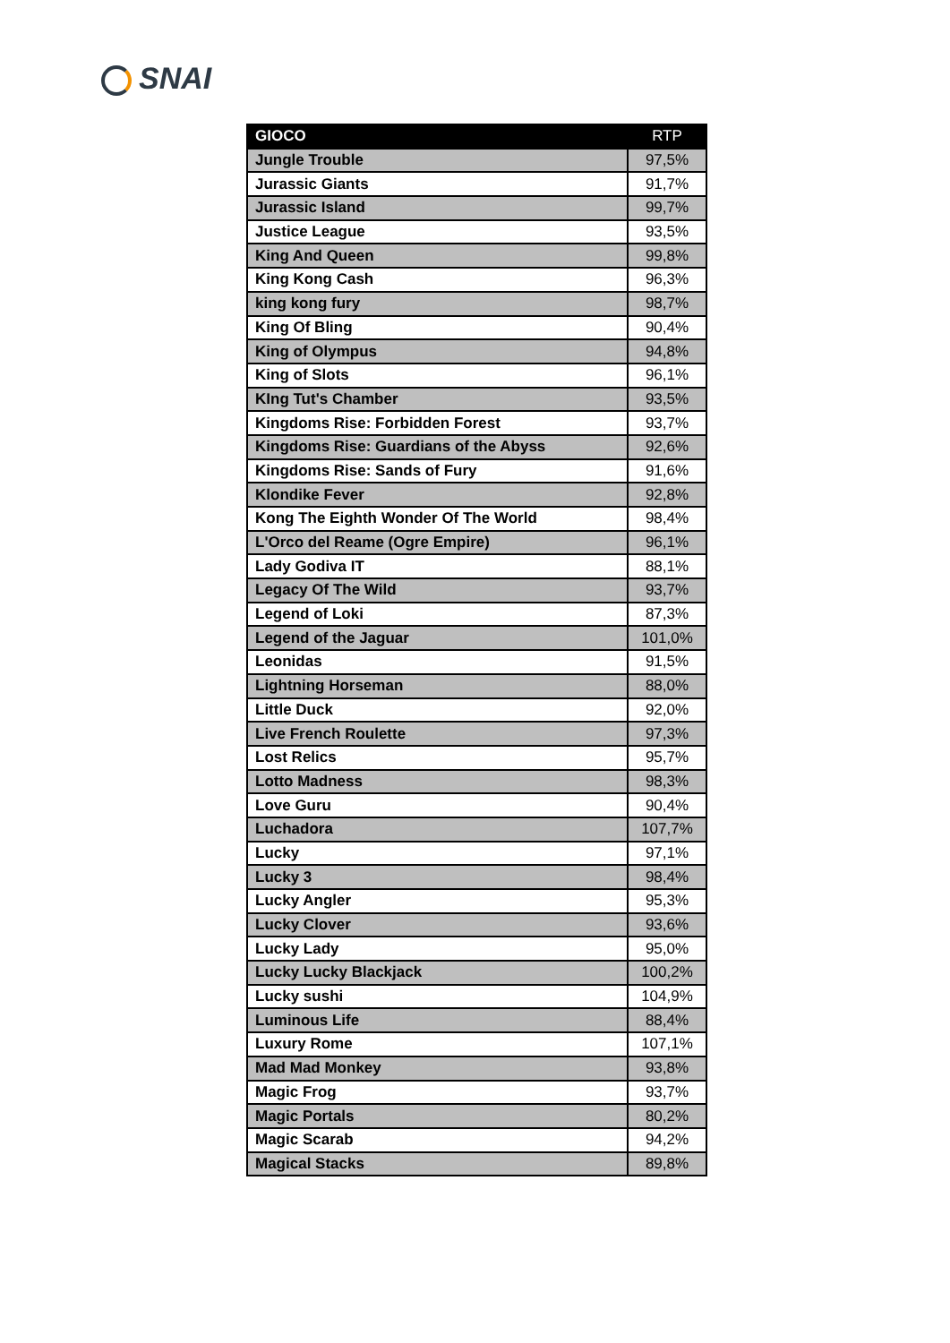SNAI
| GIOCO | RTP |
| --- | --- |
| Jungle Trouble | 97,5% |
| Jurassic Giants | 91,7% |
| Jurassic Island | 99,7% |
| Justice League | 93,5% |
| King And Queen | 99,8% |
| King Kong Cash | 96,3% |
| king kong fury | 98,7% |
| King Of Bling | 90,4% |
| King of Olympus | 94,8% |
| King of Slots | 96,1% |
| KIng Tut's Chamber | 93,5% |
| Kingdoms Rise: Forbidden Forest | 93,7% |
| Kingdoms Rise: Guardians of the Abyss | 92,6% |
| Kingdoms Rise: Sands of Fury | 91,6% |
| Klondike Fever | 92,8% |
| Kong The Eighth Wonder Of The World | 98,4% |
| L'Orco del Reame (Ogre Empire) | 96,1% |
| Lady Godiva IT | 88,1% |
| Legacy Of The Wild | 93,7% |
| Legend of Loki | 87,3% |
| Legend of the Jaguar | 101,0% |
| Leonidas | 91,5% |
| Lightning Horseman | 88,0% |
| Little Duck | 92,0% |
| Live French Roulette | 97,3% |
| Lost Relics | 95,7% |
| Lotto Madness | 98,3% |
| Love Guru | 90,4% |
| Luchadora | 107,7% |
| Lucky | 97,1% |
| Lucky 3 | 98,4% |
| Lucky Angler | 95,3% |
| Lucky Clover | 93,6% |
| Lucky Lady | 95,0% |
| Lucky Lucky Blackjack | 100,2% |
| Lucky sushi | 104,9% |
| Luminous Life | 88,4% |
| Luxury Rome | 107,1% |
| Mad Mad Monkey | 93,8% |
| Magic Frog | 93,7% |
| Magic Portals | 80,2% |
| Magic Scarab | 94,2% |
| Magical Stacks | 89,8% |